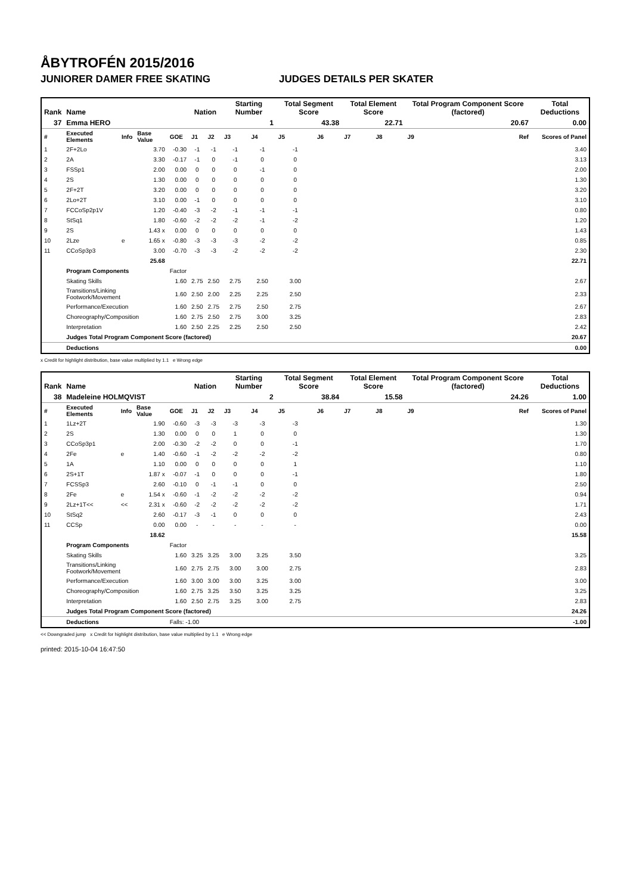ÅBYTROFÉN 2015/2016
JUNIORER DAMER FREE SKATING JUDGES DETAILS PER SKATER
| Rank | Name | | | | Nation | | Starting Number | | Total Segment Score | | Total Element Score | | Total Program Component Score (factored) | | Total Deductions |
| --- | --- | --- | --- | --- | --- | --- | --- | --- | --- | --- | --- | --- | --- | --- | --- |
| 37 | Emma HERO | | | | | | 1 | | 43.38 | | 22.71 | | 20.67 | | 0.00 |
| # | Executed Elements | Info | Base Value | GOE | J1 | J2 | J3 | J4 | J5 | J6 | J7 | J8 | J9 | Ref | Scores of Panel |
| 1 | 2F+2Lo | | 3.70 | -0.30 | -1 | -1 | -1 | -1 | -1 | | | | | | 3.40 |
| 2 | 2A | | 3.30 | -0.17 | -1 | 0 | -1 | 0 | 0 | | | | | | 3.13 |
| 3 | FSSp1 | | 2.00 | 0.00 | 0 | 0 | 0 | -1 | 0 | | | | | | 2.00 |
| 4 | 2S | | 1.30 | 0.00 | 0 | 0 | 0 | 0 | 0 | | | | | | 1.30 |
| 5 | 2F+2T | | 3.20 | 0.00 | 0 | 0 | 0 | 0 | 0 | | | | | | 3.20 |
| 6 | 2Lo+2T | | 3.10 | 0.00 | -1 | 0 | 0 | 0 | 0 | | | | | | 3.10 |
| 7 | FCCoSp2p1V | | 1.20 | -0.40 | -3 | -2 | -1 | -1 | -1 | | | | | | 0.80 |
| 8 | StSq1 | | 1.80 | -0.60 | -2 | -2 | -2 | -1 | -2 | | | | | | 1.20 |
| 9 | 2S | | 1.43 x | 0.00 | 0 | 0 | 0 | 0 | 0 | | | | | | 1.43 |
| 10 | 2Lze | e | 1.65 x | -0.80 | -3 | -3 | -3 | -2 | -2 | | | | | | 0.85 |
| 11 | CCoSp3p3 | | 3.00 | -0.70 | -3 | -3 | -2 | -2 | -2 | | | | | | 2.30 |
| | | | 25.68 | | | | | | | | | | | | 22.71 |
| | Program Components | | | Factor | | | | | | | | | | | |
| | Skating Skills | | | 1.60 | 2.75 | 2.50 | 2.75 | 2.50 | 3.00 | | | | | | 2.67 |
| | Transitions/Linking Footwork/Movement | | | 1.60 | 2.50 | 2.00 | 2.25 | 2.25 | 2.50 | | | | | | 2.33 |
| | Performance/Execution | | | 1.60 | 2.50 | 2.75 | 2.75 | 2.50 | 2.75 | | | | | | 2.67 |
| | Choreography/Composition | | | 1.60 | 2.75 | 2.50 | 2.75 | 3.00 | 3.25 | | | | | | 2.83 |
| | Interpretation | | | 1.60 | 2.50 | 2.25 | 2.25 | 2.50 | 2.50 | | | | | | 2.42 |
| | Judges Total Program Component Score (factored) | | | | | | | | | | | | | | 20.67 |
| | Deductions | | | | | | | | | | | | | | 0.00 |
x Credit for highlight distribution, base value multiplied by 1.1 e Wrong edge
| Rank | Name | | | | Nation | | Starting Number | | Total Segment Score | | Total Element Score | | Total Program Component Score (factored) | | Total Deductions |
| --- | --- | --- | --- | --- | --- | --- | --- | --- | --- | --- | --- | --- | --- | --- | --- |
| 38 | Madeleine HOLMQVIST | | | | | | 2 | | 38.84 | | 15.58 | | 24.26 | | 1.00 |
| # | Executed Elements | Info | Base Value | GOE | J1 | J2 | J3 | J4 | J5 | J6 | J7 | J8 | J9 | Ref | Scores of Panel |
| 1 | 1Lz+2T | | 1.90 | -0.60 | -3 | -3 | -3 | -3 | -3 | | | | | | 1.30 |
| 2 | 2S | | 1.30 | 0.00 | 0 | 0 | 1 | 0 | 0 | | | | | | 1.30 |
| 3 | CCoSp3p1 | | 2.00 | -0.30 | -2 | -2 | 0 | 0 | -1 | | | | | | 1.70 |
| 4 | 2Fe | e | 1.40 | -0.60 | -1 | -2 | -2 | -2 | -2 | | | | | | 0.80 |
| 5 | 1A | | 1.10 | 0.00 | 0 | 0 | 0 | 0 | 1 | | | | | | 1.10 |
| 6 | 2S+1T | | 1.87 x | -0.07 | -1 | 0 | 0 | 0 | -1 | | | | | | 1.80 |
| 7 | FCSSp3 | | 2.60 | -0.10 | 0 | -1 | -1 | 0 | 0 | | | | | | 2.50 |
| 8 | 2Fe | e | 1.54 x | -0.60 | -1 | -2 | -2 | -2 | -2 | | | | | | 0.94 |
| 9 | 2Lz+1T<< | << | 2.31 x | -0.60 | -2 | -2 | -2 | -2 | -2 | | | | | | 1.71 |
| 10 | StSq2 | | 2.60 | -0.17 | -3 | -1 | 0 | 0 | 0 | | | | | | 2.43 |
| 11 | CCSp | | 0.00 | 0.00 | - | - | - | - | - | | | | | | 0.00 |
| | | | 18.62 | | | | | | | | | | | | 15.58 |
| | Program Components | | | Factor | | | | | | | | | | | |
| | Skating Skills | | | 1.60 | 3.25 | 3.25 | 3.00 | 3.25 | 3.50 | | | | | | 3.25 |
| | Transitions/Linking Footwork/Movement | | | 1.60 | 2.75 | 2.75 | 3.00 | 3.00 | 2.75 | | | | | | 2.83 |
| | Performance/Execution | | | 1.60 | 3.00 | 3.00 | 3.00 | 3.25 | 3.00 | | | | | | 3.00 |
| | Choreography/Composition | | | 1.60 | 2.75 | 3.25 | 3.50 | 3.25 | 3.25 | | | | | | 3.25 |
| | Interpretation | | | 1.60 | 2.50 | 2.75 | 3.25 | 3.00 | 2.75 | | | | | | 2.83 |
| | Judges Total Program Component Score (factored) | | | | | | | | | | | | | | 24.26 |
| | Deductions | | | Falls: -1.00 | | | | | | | | | | | -1.00 |
<< Downgraded jump x Credit for highlight distribution, base value multiplied by 1.1 e Wrong edge
printed: 2015-10-04 16:47:50